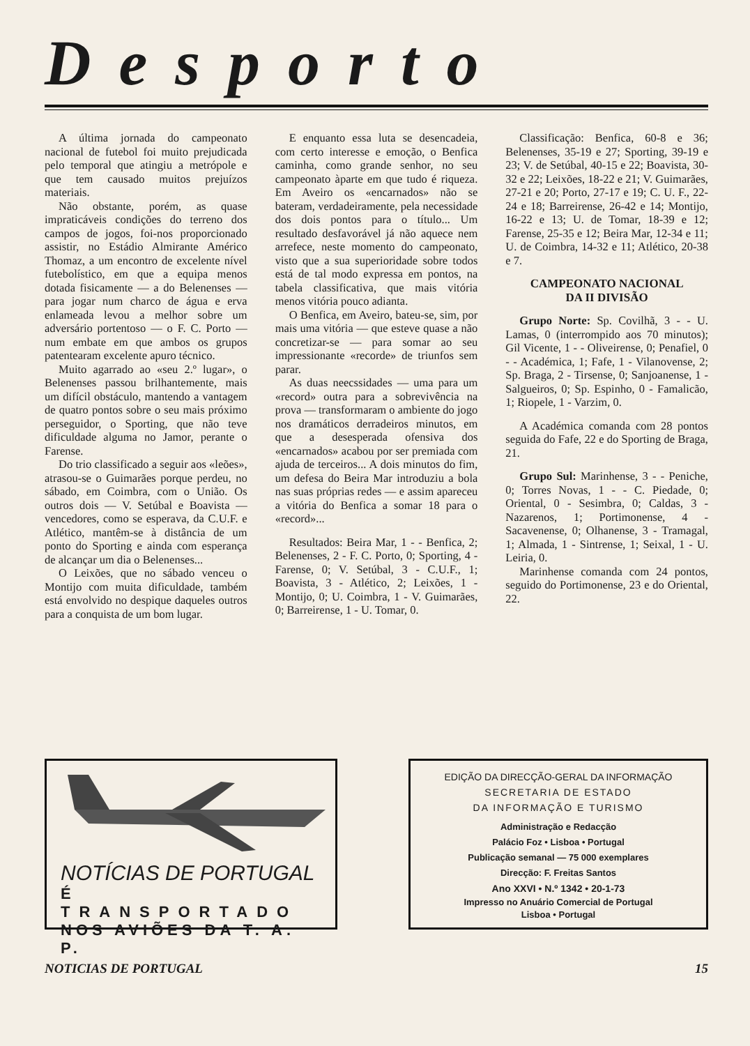Desporto
A última jornada do campeonato nacional de futebol foi muito prejudicada pelo temporal que atingiu a metrópole e que tem causado muitos prejuízos materiais.
Não obstante, porém, as quase impraticáveis condições do terreno dos campos de jogos, foi-nos proporcionado assistir, no Estádio Almirante Américo Thomaz, a um encontro de excelente nível futebolístico, em que a equipa menos dotada fisicamente — a do Belenenses — para jogar num charco de água e erva enlameada levou a melhor sobre um adversário portentoso — o F. C. Porto — num embate em que ambos os grupos patentearam excelente apuro técnico.
Muito agarrado ao «seu 2.º lugar», o Belenenses passou brilhantemente, mais um difícil obstáculo, mantendo a vantagem de quatro pontos sobre o seu mais próximo perseguidor, o Sporting, que não teve dificuldade alguma no Jamor, perante o Farense.
Do trio classificado a seguir aos «leões», atrasou-se o Guimarães porque perdeu, no sábado, em Coimbra, com o União. Os outros dois — V. Setúbal e Boavista — vencedores, como se esperava, da C.U.F. e Atlético, mantêm-se à distância de um ponto do Sporting e ainda com esperança de alcançar um dia o Belenenses...
O Leixões, que no sábado venceu o Montijo com muita dificuldade, também está envolvido no despique daqueles outros para a conquista de um bom lugar.
E enquanto essa luta se desencadeia, com certo interesse e emoção, o Benfica caminha, como grande senhor, no seu campeonato àparte em que tudo é riqueza. Em Aveiro os «encarnados» não se bateram, verdadeiramente, pela necessidade dos dois pontos para o título... Um resultado desfavorável já não aquece nem arrefece, neste momento do campeonato, visto que a sua superioridade sobre todos está de tal modo expressa em pontos, na tabela classificativa, que mais vitória menos vitória pouco adianta.
O Benfica, em Aveiro, bateu-se, sim, por mais uma vitória — que esteve quase a não concretizar-se — para somar ao seu impressionante «recorde» de triunfos sem parar.
As duas neecssidades — uma para um «record» outra para a sobrevivência na prova — transformaram o ambiente do jogo nos dramáticos derradeiros minutos, em que a desesperada ofensiva dos «encarnados» acabou por ser premiada com ajuda de terceiros... A dois minutos do fim, um defesa do Beira Mar introduziu a bola nas suas próprias redes — e assim apareceu a vitória do Benfica a somar 18 para o «record»...
Resultados: Beira Mar, 1 - - Benfica, 2; Belenenses, 2 - F. C. Porto, 0; Sporting, 4 - Farense, 0; V. Setúbal, 3 - C.U.F., 1; Boavista, 3 - Atlético, 2; Leixões, 1 - Montijo, 0; U. Coimbra, 1 - V. Guimarães, 0; Barreirense, 1 - U. Tomar, 0.
Classificação: Benfica, 60-8 e 36; Belenenses, 35-19 e 27; Sporting, 39-19 e 23; V. de Setúbal, 40-15 e 22; Boavista, 30-32 e 22; Leixões, 18-22 e 21; V. Guimarães, 27-21 e 20; Porto, 27-17 e 19; C. U. F., 22-24 e 18; Barreirense, 26-42 e 14; Montijo, 16-22 e 13; U. de Tomar, 18-39 e 12; Farense, 25-35 e 12; Beira Mar, 12-34 e 11; U. de Coimbra, 14-32 e 11; Atlético, 20-38 e 7.
CAMPEONATO NACIONAL
DA II DIVISÃO
Grupo Norte: Sp. Covilhã, 3 - - U. Lamas, 0 (interrompido aos 70 minutos); Gil Vicente, 1 - - Oliveirense, 0; Penafiel, 0 - - Académica, 1; Fafe, 1 - Vilanovense, 2; Sp. Braga, 2 - Tirsense, 0; Sanjoanense, 1 - Salgueiros, 0; Sp. Espinho, 0 - Famalicão, 1; Riopele, 1 - Varzim, 0.
A Académica comanda com 28 pontos seguida do Fafe, 22 e do Sporting de Braga, 21.
Grupo Sul: Marinhense, 3 - - Peniche, 0; Torres Novas, 1 - - C. Piedade, 0; Oriental, 0 - Sesimbra, 0; Caldas, 3 - Nazarenos, 1; Portimonense, 4 - Sacavenense, 0; Olhanense, 3 - Tramagal, 1; Almada, 1 - Sintrense, 1; Seixal, 1 - U. Leiria, 0.
Marinhense comanda com 24 pontos, seguido do Portimonense, 23 e do Oriental, 22.
NOTÍCIAS DE PORTUGAL
É TRANSPORTADO
NOS AVIÕES DA T. A. P.
EDIÇÃO DA DIRECÇÃO-GERAL DA INFORMAÇÃO
SECRETARIA DE ESTADO
DA INFORMAÇÃO E TURISMO
Administração e Redacção
Palácio Foz • Lisboa • Portugal
Publicação semanal — 75 000 exemplares
Direcção: F. Freitas Santos
Ano XXVI • N.º 1342 • 20-1-73
Impresso no Anuário Comercial de Portugal
Lisboa • Portugal
NOTICIAS DE PORTUGAL 15